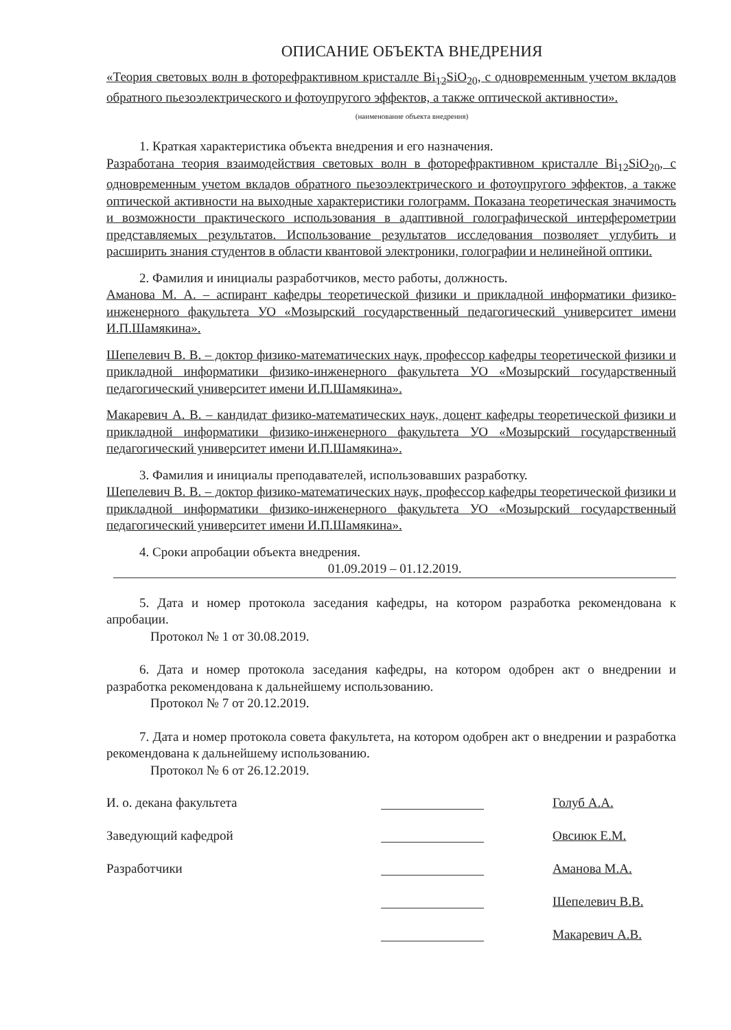ОПИСАНИЕ ОБЪЕКТА ВНЕДРЕНИЯ
«Теория световых волн в фоторефрактивном кристалле Bi<sub>12</sub>SiO<sub>20</sub>, с одновременным учетом вкладов обратного пьезоэлектрического и фотоупругого эффектов, а также оптической активности».
(наименование объекта внедрения)
1. Краткая характеристика объекта внедрения и его назначения.
Разработана теория взаимодействия световых волн в фоторефрактивном кристалле Bi<sub>12</sub>SiO<sub>20</sub>, с одновременным учетом вкладов обратного пьезоэлектрического и фотоупругого эффектов, а также оптической активности на выходные характеристики голограмм. Показана теоретическая значимость и возможности практического использования в адаптивной голографической интерферометрии представляемых результатов. Использование результатов исследования позволяет углубить и расширить знания студентов в области квантовой электроники, голографии и нелинейной оптики.
2. Фамилия и инициалы разработчиков, место работы, должность.
Аманова М. А. – аспирант кафедры теоретической физики и прикладной информатики физико-инженерного факультета УО «Мозырский государственный педагогический университет имени И.П.Шамякина».
Шепелевич В. В. – доктор физико-математических наук, профессор кафедры теоретической физики и прикладной информатики физико-инженерного факультета УО «Мозырский государственный педагогический университет имени И.П.Шамякина».
Макаревич А. В. – кандидат физико-математических наук, доцент кафедры теоретической физики и прикладной информатики физико-инженерного факультета УО «Мозырский государственный педагогический университет имени И.П.Шамякина».
3. Фамилия и инициалы преподавателей, использовавших разработку.
Шепелевич В. В. – доктор физико-математических наук, профессор кафедры теоретической физики и прикладной информатики физико-инженерного факультета УО «Мозырский государственный педагогический университет имени И.П.Шамякина».
4. Сроки апробации объекта внедрения.
01.09.2019 – 01.12.2019.
5. Дата и номер протокола заседания кафедры, на котором разработка рекомендована к апробации.
Протокол № 1 от 30.08.2019.
6. Дата и номер протокола заседания кафедры, на котором одобрен акт о внедрении и разработка рекомендована к дальнейшему использованию.
Протокол № 7 от 20.12.2019.
7. Дата и номер протокола совета факультета, на котором одобрен акт о внедрении и разработка рекомендована к дальнейшему использованию.
Протокол № 6 от 26.12.2019.
И. о. декана факультета
Голуб А.А.
Заведующий кафедрой
Овсиюк Е.М.
Разработчики
Аманова М.А.
Шепелевич В.В.
Макаревич А.В.